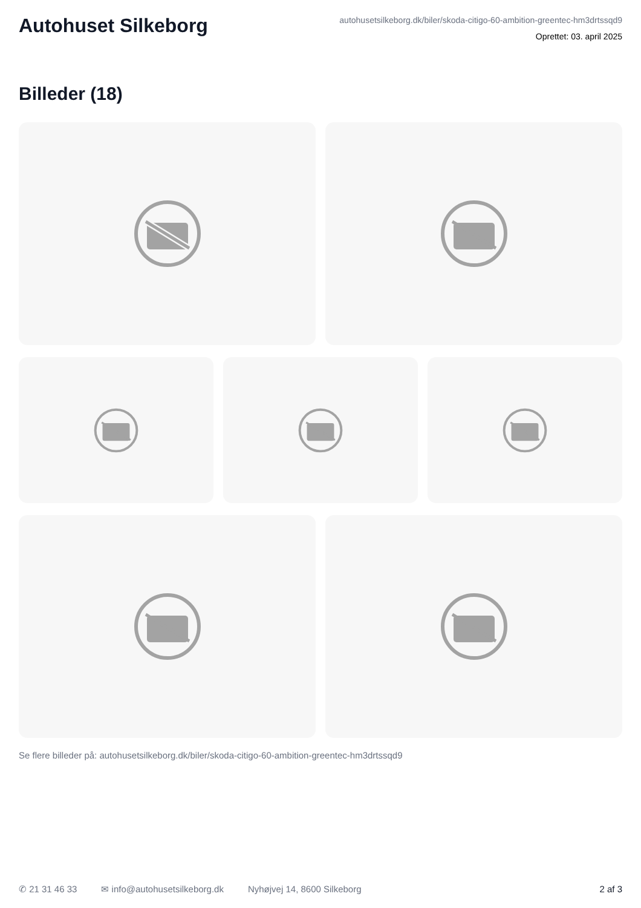Autohuset Silkeborg
autohusetsilkeborg.dk/biler/skoda-citigo-60-ambition-greentec-hm3drtssqd9
Oprettet: 03. april 2025
Billeder (18)
Se flere billeder på: autohusetsilkeborg.dk/biler/skoda-citigo-60-ambition-greentec-hm3drtssqd9
✆ 21 31 46 33 ✉ info@autohusetsilkeborg.dk Nyhøjvej 14, 8600 Silkeborg 2 af 3